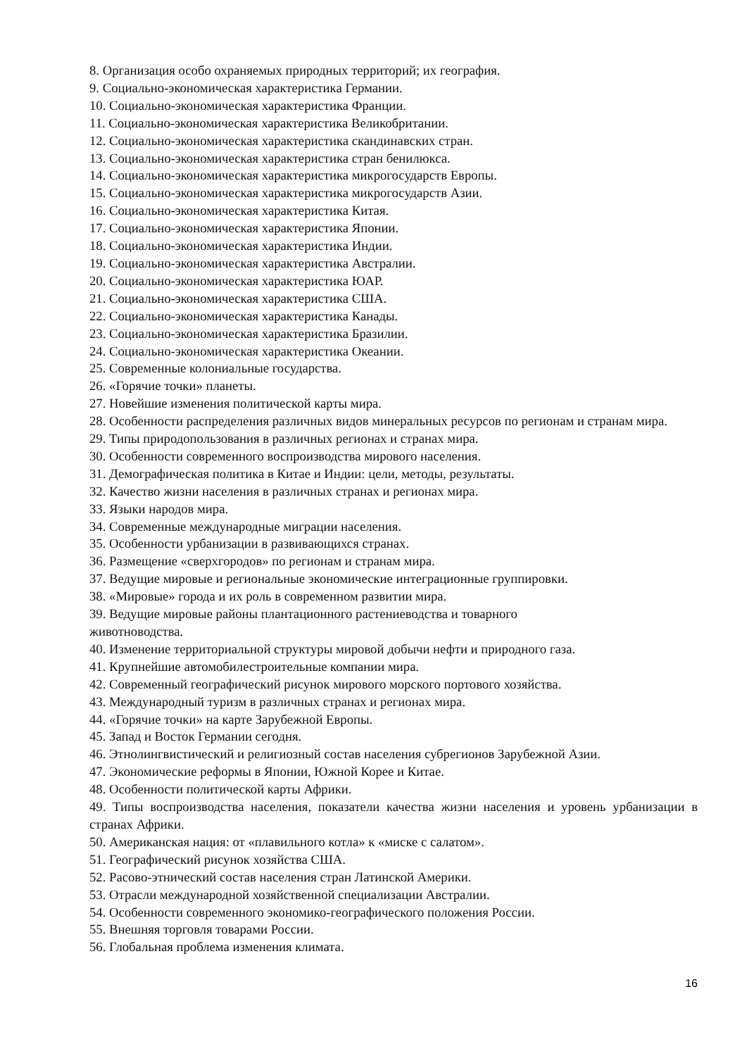8. Организация особо охраняемых природных территорий; их география.
9. Социально-экономическая характеристика Германии.
10. Социально-экономическая характеристика Франции.
11. Социально-экономическая характеристика Великобритании.
12. Социально-экономическая характеристика скандинавских стран.
13. Социально-экономическая характеристика стран бенилюкса.
14. Социально-экономическая характеристика микрогосударств Европы.
15. Социально-экономическая характеристика микрогосударств Азии.
16. Социально-экономическая характеристика Китая.
17. Социально-экономическая характеристика Японии.
18. Социально-экономическая характеристика Индии.
19. Социально-экономическая характеристика Австралии.
20. Социально-экономическая характеристика ЮАР.
21. Социально-экономическая характеристика США.
22. Социально-экономическая характеристика Канады.
23. Социально-экономическая характеристика Бразилии.
24. Социально-экономическая характеристика Океании.
25. Современные колониальные государства.
26. «Горячие точки» планеты.
27. Новейшие изменения политической карты мира.
28. Особенности распределения различных видов минеральных ресурсов по регионам и странам мира.
29. Типы природопользования в различных регионах и странах мира.
30. Особенности современного воспроизводства мирового населения.
31. Демографическая политика в Китае и Индии: цели, методы, результаты.
32. Качество жизни населения в различных странах и регионах мира.
33. Языки народов мира.
34. Современные международные миграции населения.
35. Особенности урбанизации в развивающихся странах.
36. Размещение «сверхгородов» по регионам и странам мира.
37. Ведущие мировые и региональные экономические интеграционные группировки.
38. «Мировые» города и их роль в современном развитии мира.
39. Ведущие мировые районы плантационного растениеводства и товарного
животноводства.
40. Изменение территориальной структуры мировой добычи нефти и природного газа.
41. Крупнейшие автомобилестроительные компании мира.
42. Современный географический рисунок мирового морского портового хозяйства.
43. Международный туризм в различных странах и регионах мира.
44. «Горячие точки» на карте Зарубежной Европы.
45. Запад и Восток Германии сегодня.
46. Этнолингвистический и религиозный состав населения субрегионов Зарубежной Азии.
47. Экономические реформы в Японии, Южной Корее и Китае.
48. Особенности политической карты Африки.
49. Типы воспроизводства населения, показатели качества жизни населения и уровень урбанизации в странах Африки.
50. Американская нация: от «плавильного котла» к «миске с салатом».
51. Географический рисунок хозяйства США.
52. Расово-этнический состав населения стран Латинской Америки.
53. Отрасли международной хозяйственной специализации Австралии.
54. Особенности современного экономико-географического положения России.
55. Внешняя торговля товарами России.
56. Глобальная проблема изменения климата.
16